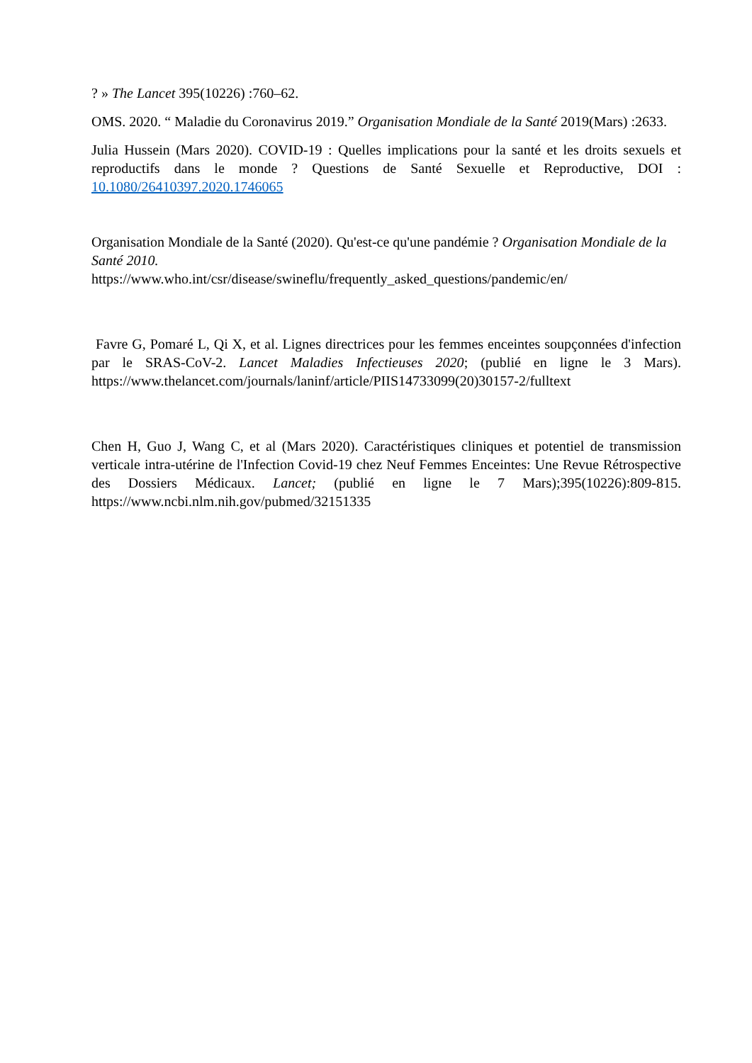? » The Lancet 395(10226) :760–62.
OMS. 2020. “ Maladie du Coronavirus 2019.” Organisation Mondiale de la Santé 2019(Mars) :2633.
Julia Hussein (Mars 2020). COVID-19 : Quelles implications pour la santé et les droits sexuels et reproductifs dans le monde ? Questions de Santé Sexuelle et Reproductive, DOI : 10.1080/26410397.2020.1746065
Organisation Mondiale de la Santé (2020). Qu'est-ce qu'une pandémie ? Organisation Mondiale de la Santé 2010.
https://www.who.int/csr/disease/swineflu/frequently_asked_questions/pandemic/en/
Favre G, Pomaré L, Qi X, et al. Lignes directrices pour les femmes enceintes soupçonnées d'infection par le SRAS-CoV-2. Lancet Maladies Infectieuses 2020; (publié en ligne le 3 Mars). https://www.thelancet.com/journals/laninf/article/PIIS14733099(20)30157-2/fulltext
Chen H, Guo J, Wang C, et al (Mars 2020). Caractéristiques cliniques et potentiel de transmission verticale intra-utérine de l'Infection Covid-19 chez Neuf Femmes Enceintes: Une Revue Rétrospective des Dossiers Médicaux. Lancet; (publié en ligne le 7 Mars);395(10226):809-815. https://www.ncbi.nlm.nih.gov/pubmed/32151335